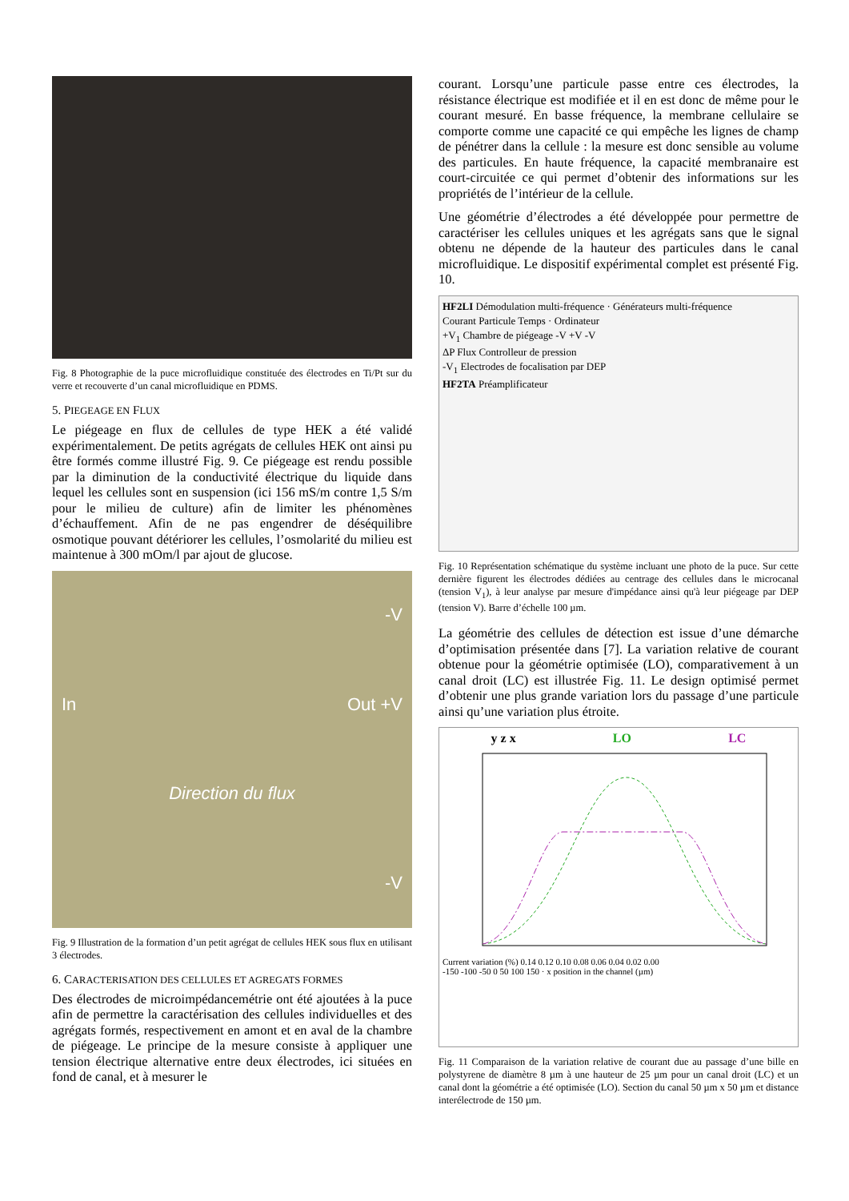Fig. 8 Photographie de la puce microfluidique constituée des électrodes en Ti/Pt sur du verre et recouverte d’un canal microfluidique en PDMS.
5. PIEGEAGE EN FLUX
Le piégeage en flux de cellules de type HEK a été validé expérimentalement. De petits agrégats de cellules HEK ont ainsi pu être formés comme illustré Fig. 9. Ce piégeage est rendu possible par la diminution de la conductivité électrique du liquide dans lequel les cellules sont en suspension (ici 156 mS/m contre 1,5 S/m pour le milieu de culture) afin de limiter les phénomènes d’échauffement. Afin de ne pas engendrer de déséquilibre osmotique pouvant détériorer les cellules, l’osmolarité du milieu est maintenue à 300 mOm/l par ajout de glucose.
-V
In Out +V
Direction du flux
-V
Fig. 9 Illustration de la formation d’un petit agrégat de cellules HEK sous flux en utilisant 3 électrodes.
6. CARACTERISATION DES CELLULES ET AGREGATS FORMES
Des électrodes de microimpédancemétrie ont été ajoutées à la puce afin de permettre la caractérisation des cellules individuelles et des agrégats formés, respectivement en amont et en aval de la chambre de piégeage. Le principe de la mesure consiste à appliquer une tension électrique alternative entre deux électrodes, ici situées en fond de canal, et à mesurer le
courant. Lorsqu’une particule passe entre ces électrodes, la résistance électrique est modifiée et il en est donc de même pour le courant mesuré. En basse fréquence, la membrane cellulaire se comporte comme une capacité ce qui empêche les lignes de champ de pénétrer dans la cellule : la mesure est donc sensible au volume des particules. En haute fréquence, la capacité membranaire est court-circuitée ce qui permet d’obtenir des informations sur les propriétés de l’intérieur de la cellule.
Une géométrie d’électrodes a été développée pour permettre de caractériser les cellules uniques et les agrégats sans que le signal obtenu ne dépende de la hauteur des particules dans le canal microfluidique. Le dispositif expérimental complet est présenté Fig. 10.
HF2LI Démodulation multi-fréquence · Générateurs multi-fréquence
Courant Particule Temps · Ordinateur
+V<sub>1</sub> Chambre de piégeage -V +V -V
ΔP Flux Controlleur de pression
-V<sub>1</sub> Electrodes de focalisation par DEP
HF2TA Préamplificateur
Fig. 10 Représentation schématique du système incluant une photo de la puce. Sur cette dernière figurent les électrodes dédiées au centrage des cellules dans le microcanal (tension V<sub>1</sub>), à leur analyse par mesure d'impédance ainsi qu'à leur piégeage par DEP (tension V). Barre d’échelle 100 µm.
La géométrie des cellules de détection est issue d’une démarche d’optimisation présentée dans [7]. La variation relative de courant obtenue pour la géométrie optimisée (LO), comparativement à un canal droit (LC) est illustrée Fig. 11. Le design optimisé permet d’obtenir une plus grande variation lors du passage d’une particule ainsi qu’une variation plus étroite.
y z x LO LC
Current variation (%) 0.14 0.12 0.10 0.08 0.06 0.04 0.02 0.00
-150 -100 -50 0 50 100 150 · x position in the channel (µm)
Fig. 11 Comparaison de la variation relative de courant due au passage d’une bille en polystyrene de diamètre 8 µm à une hauteur de 25 µm pour un canal droit (LC) et un canal dont la géométrie a été optimisée (LO). Section du canal 50 µm x 50 µm et distance interélectrode de 150 µm.